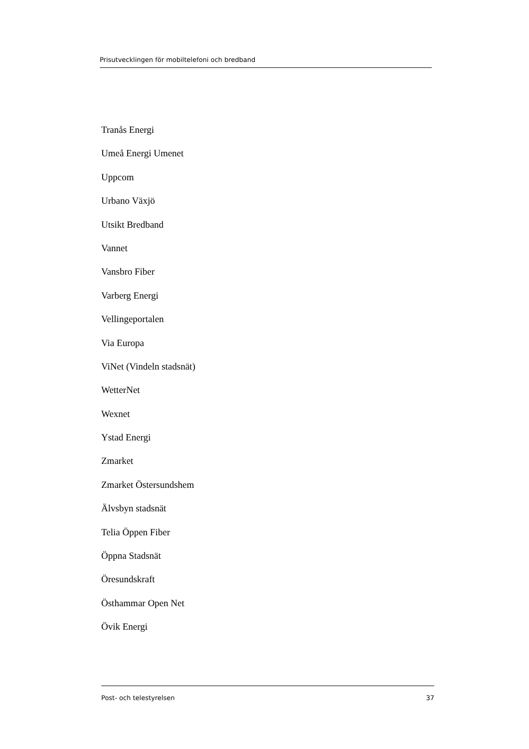Prisutvecklingen för mobiltelefoni och bredband
Tranås Energi
Umeå Energi Umenet
Uppcom
Urbano Växjö
Utsikt Bredband
Vannet
Vansbro Fiber
Varberg Energi
Vellingeportalen
Via Europa
ViNet (Vindeln stadsnät)
WetterNet
Wexnet
Ystad Energi
Zmarket
Zmarket Östersundshem
Älvsbyn stadsnät
Telia Öppen Fiber
Öppna Stadsnät
Öresundskraft
Östhammar Open Net
Övik Energi
Post- och telestyrelsen 37